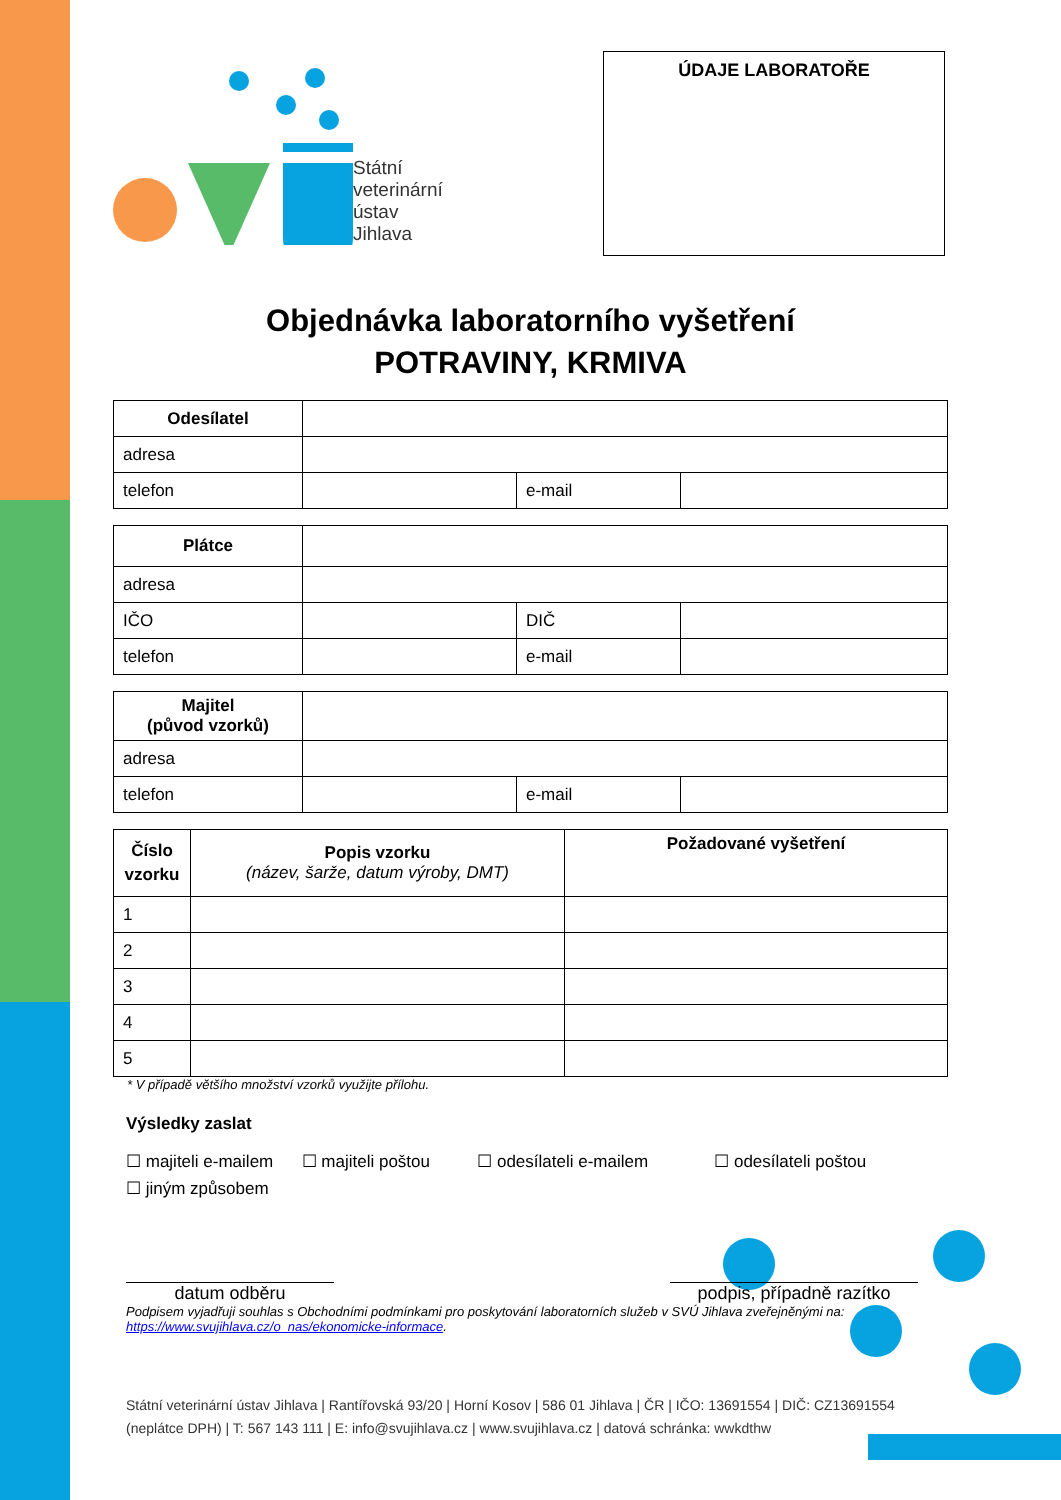Státní
veterinární
ústav
Jihlava
ÚDAJE LABORATOŘE
Objednávka laboratorního vyšetření
POTRAVINY, KRMIVA
| Odesílatel | | | |
| adresa | | | |
| telefon | | e-mail | |
| Plátce | | | |
| adresa | | | |
| IČO | | DIČ | |
| telefon | | e-mail | |
| Majitel (původ vzorků) | | | |
| adresa | | | |
| telefon | | e-mail | |
| Číslo vzorku | Popis vzorku (název, šarže, datum výroby, DMT) | Požadované vyšetření |
| --- | --- | --- |
| 1 | | |
| 2 | | |
| 3 | | |
| 4 | | |
| 5 | | |
* V případě většího množství vzorků využijte přílohu.
Výsledky zaslat
☐ majiteli e-mailem ☐ majiteli poštou ☐ odesílateli e-mailem ☐ odesílateli poštou
☐ jiným způsobem
datum odběru podpis, případně razítko
Podpisem vyjadřuji souhlas s Obchodními podmínkami pro poskytování laboratorních služeb v SVÚ Jihlava zveřejněnými na: https://www.svujihlava.cz/o_nas/ekonomicke-informace.
Státní veterinární ústav Jihlava | Rantířovská 93/20 | Horní Kosov | 586 01 Jihlava | ČR | IČO: 13691554 | DIČ: CZ13691554 (neplátce DPH) | T: 567 143 111 | E: info@svujihlava.cz | www.svujihlava.cz | datová schránka: wwkdthw